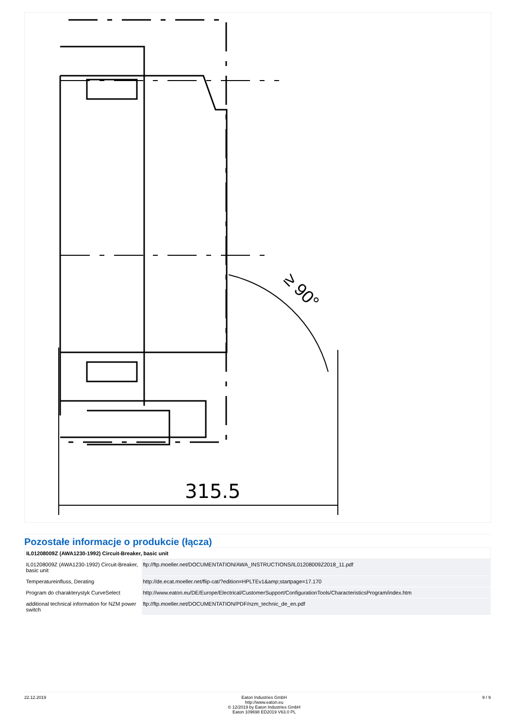315.5
≥ 90°
Pozostałe informacje o produkcie (łącza)
| IL01208009Z (AWA1230-1992) Circuit-Breaker, basic unit | |
| --- | --- |
| IL01208009Z (AWA1230-1992) Circuit-Breaker, basic unit | ftp://ftp.moeller.net/DOCUMENTATION/AWA_INSTRUCTIONS/IL01208009Z2018_11.pdf |
| Temperatureinfluss, Derating | http://de.ecat.moeller.net/flip-cat/?edition=HPLTEv1&amp;startpage=17.170 |
| Program do charakterystyk CurveSelect | http://www.eaton.eu/DE/Europe/Electrical/CustomerSupport/ConfigurationTools/CharacteristicsProgram/index.htm |
| additional technical information for NZM power switch | ftp://ftp.moeller.net/DOCUMENTATION/PDF/nzm_technic_de_en.pdf |
22.12.2019 Eaton Industries GmbH
http://www.eaton.eu
© 12/2019 by Eaton Industries GmbH
Eaton 109698 ED2019 V63.0 PL
9 / 9